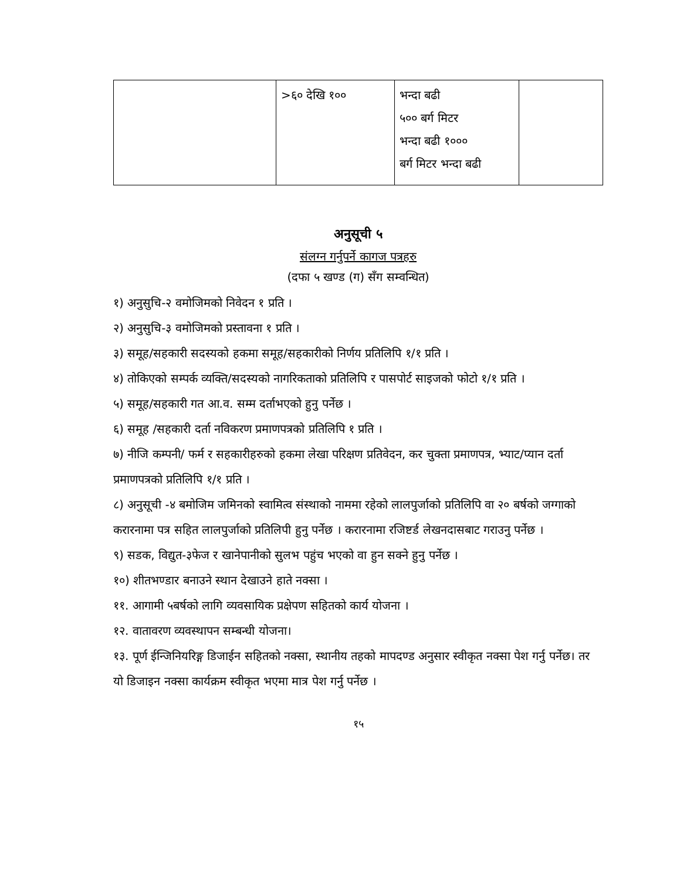| | >६० देखि १०० | भन्दा बढी ५०० बर्ग मिटर भन्दा बढी १००० बर्ग मिटर भन्दा बढी | |
अनुसूची ५
संलग्न गर्नुपर्ने कागज पत्रहरु
(दफा ५ खण्ड (ग) सँग सम्वन्धित)
१) अनुसुचि-२ वमोजिमको निवेदन १ प्रति ।
२) अनुसुचि-३ वमोजिमको प्रस्तावना १ प्रति ।
३) समूह/सहकारी सदस्यको हकमा समूह/सहकारीको निर्णय प्रतिलिपि १/१ प्रति ।
४) तोकिएको सम्पर्क व्यक्ति/सदस्यको नागरिकताको प्रतिलिपि र पासपोर्ट साइजको फोटो १/१ प्रति ।
५) समूह/सहकारी गत आ.व. सम्म दर्ताभएको हुनु पर्नेछ ।
६) समूह /सहकारी दर्ता नविकरण प्रमाणपत्रको प्रतिलिपि १ प्रति ।
७) नीजि कम्पनी/ फर्म र सहकारीहरुको हकमा लेखा परिक्षण प्रतिवेदन, कर चुक्ता प्रमाणपत्र, भ्याट/प्यान दर्ता प्रमाणपत्रको प्रतिलिपि १/१ प्रति ।
८) अनुसूची -४ बमोजिम जमिनको स्वामित्व संस्थाको नाममा रहेको लालपुर्जाको प्रतिलिपि वा २० बर्षको जग्गाको करारनामा पत्र सहित लालपुर्जाको प्रतिलिपी हुनु पर्नेछ । करारनामा रजिष्टर्ड लेखनदासबाट गराउनु पर्नेछ ।
९) सडक, विद्युत-३फेज र खानेपानीको सुलभ पहुंच भएको वा हुन सक्ने हुनु पर्नेछ ।
१०) शीतभण्डार बनाउने स्थान देखाउने हाते नक्सा ।
११. आगामी ५बर्षको लागि व्यवसायिक प्रक्षेपण सहितको कार्य योजना ।
१२. वातावरण व्यवस्थापन सम्बन्धी योजना।
१३. पूर्ण ईन्जिनियरिङ्ग डिजाईन सहितको नक्सा, स्थानीय तहको मापदण्ड अनुसार स्वीकृत नक्सा पेश गर्नु पर्नेछ। तर यो डिजाइन नक्सा कार्यक्रम स्वीकृत भएमा मात्र पेश गर्नु पर्नेछ ।
१५